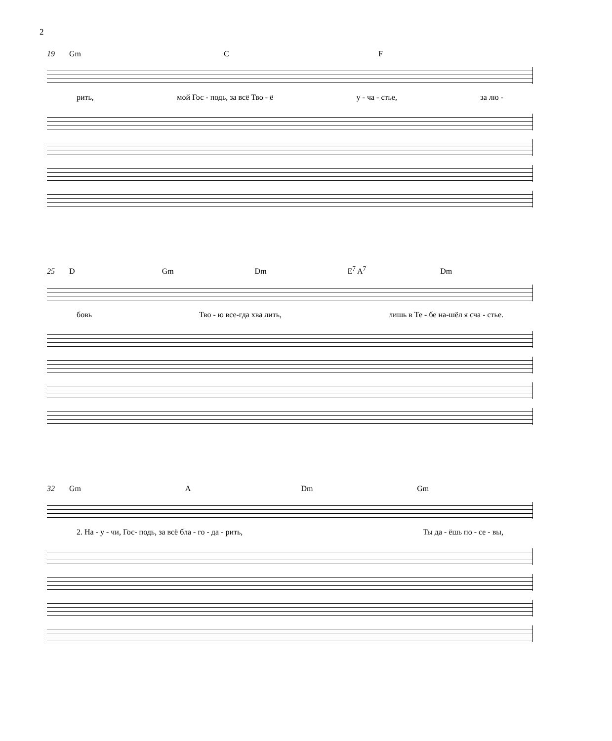2
19 Gm C F
рить, мой Гос - подь, за всё Тво - ё у - ча - стье, за лю -
25 D Gm Dm E<sup>7</sup> A<sup>7</sup> Dm
бовь Тво - ю все-гда хва лить, лишь в Те - бе на-шёл я сча - стье.
32 Gm A Dm Gm
2. На - у - чи, Гос- подь, за всё бла - го - да - рить, Ты да - ёшь по - се - вы,